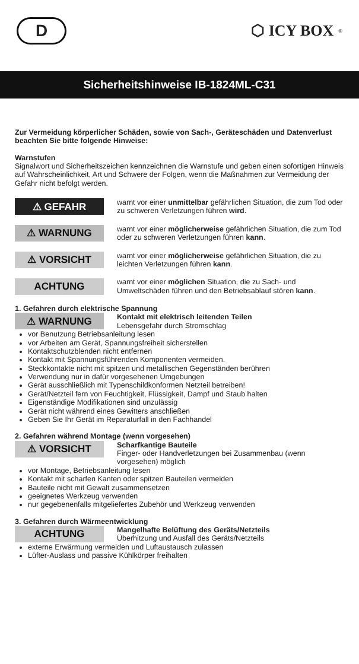D
⬡ ICY BOX<sup>®</sup>
Sicherheitshinweise IB-1824ML-C31
Zur Vermeidung körperlicher Schäden, sowie von Sach-, Geräteschäden und Datenverlust beachten Sie bitte folgende Hinweise:
Warnstufen
Signalwort und Sicherheitszeichen kennzeichnen die Warnstufe und geben einen sofortigen Hinweis auf Wahrscheinlichkeit, Art und Schwere der Folgen, wenn die Maßnahmen zur Vermeidung der Gefahr nicht befolgt werden.
⚠ GEFAHR
warnt vor einer unmittelbar gefährlichen Situation, die zum Tod oder zu schweren Verletzungen führen wird.
⚠ WARNUNG
warnt vor einer möglicherweise gefährlichen Situation, die zum Tod oder zu schweren Verletzungen führen kann.
⚠ VORSICHT
warnt vor einer möglicherweise gefährlichen Situation, die zu leichten Verletzungen führen kann.
ACHTUNG
warnt vor einer möglichen Situation, die zu Sach- und Umweltschäden führen und den Betriebsablauf stören kann.
1. Gefahren durch elektrische Spannung
⚠ WARNUNG
Kontakt mit elektrisch leitenden Teilen
Lebensgefahr durch Stromschlag
vor Benutzung Betriebsanleitung lesen
vor Arbeiten am Gerät, Spannungsfreiheit sicherstellen
Kontaktschutzblenden nicht entfernen
Kontakt mit Spannungsführenden Komponenten vermeiden.
Steckkontakte nicht mit spitzen und metallischen Gegenständen berühren
Verwendung nur in dafür vorgesehenen Umgebungen
Gerät ausschließlich mit Typenschildkonformen Netzteil betreiben!
Gerät/Netzteil fern von Feuchtigkeit, Flüssigkeit, Dampf und Staub halten
Eigenständige Modifikationen sind unzulässig
Gerät nicht während eines Gewitters anschließen
Geben Sie Ihr Gerät im Reparaturfall in den Fachhandel
2. Gefahren während Montage (wenn vorgesehen)
⚠ VORSICHT
Scharfkantige Bauteile
Finger- oder Handverletzungen bei Zusammenbau (wenn vorgesehen) möglich
vor Montage, Betriebsanleitung lesen
Kontakt mit scharfen Kanten oder spitzen Bauteilen vermeiden
Bauteile nicht mit Gewalt zusammensetzen
geeignetes Werkzeug verwenden
nur gegebenenfalls mitgeliefertes Zubehör und Werkzeug verwenden
3. Gefahren durch Wärmeentwicklung
ACHTUNG
Mangelhafte Belüftung des Geräts/Netzteils
Überhitzung und Ausfall des Geräts/Netzteils
externe Erwärmung vermeiden und Luftaustausch zulassen
Lüfter-Auslass und passive Kühlkörper freihalten